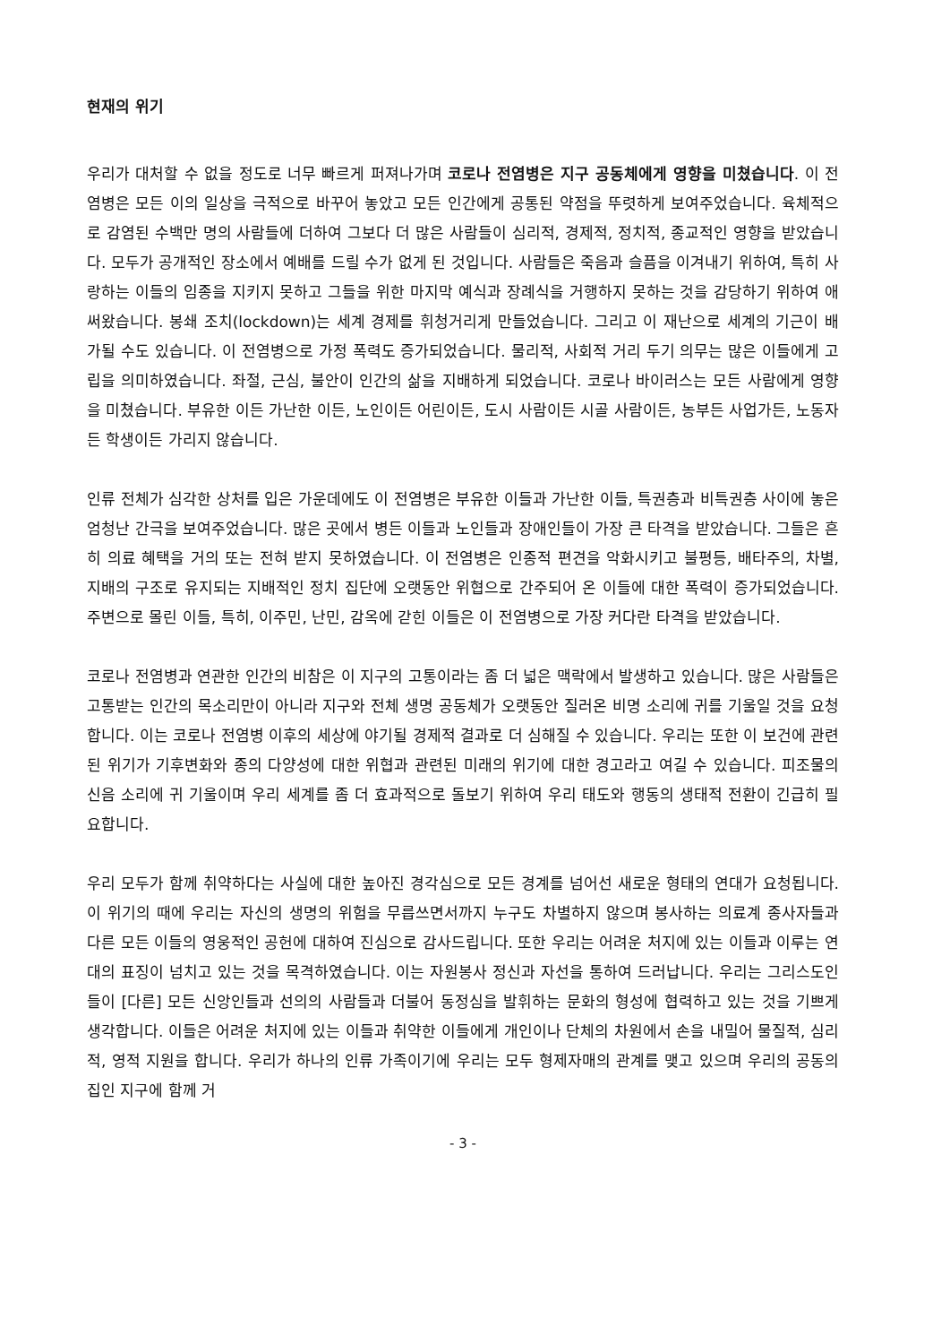현재의 위기
우리가 대처할 수 없을 정도로 너무 빠르게 퍼져나가며 코로나 전염병은 지구 공동체에게 영향을 미쳤습니다. 이 전염병은 모든 이의 일상을 극적으로 바꾸어 놓았고 모든 인간에게 공통된 약점을 뚜렷하게 보여주었습니다. 육체적으로 감염된 수백만 명의 사람들에 더하여 그보다 더 많은 사람들이 심리적, 경제적, 정치적, 종교적인 영향을 받았습니다. 모두가 공개적인 장소에서 예배를 드릴 수가 없게 된 것입니다. 사람들은 죽음과 슬픔을 이겨내기 위하여, 특히 사랑하는 이들의 임종을 지키지 못하고 그들을 위한 마지막 예식과 장례식을 거행하지 못하는 것을 감당하기 위하여 애써왔습니다. 봉쇄 조치(lockdown)는 세계 경제를 휘청거리게 만들었습니다. 그리고 이 재난으로 세계의 기근이 배가될 수도 있습니다. 이 전염병으로 가정 폭력도 증가되었습니다. 물리적, 사회적 거리 두기 의무는 많은 이들에게 고립을 의미하였습니다. 좌절, 근심, 불안이 인간의 삶을 지배하게 되었습니다. 코로나 바이러스는 모든 사람에게 영향을 미쳤습니다. 부유한 이든 가난한 이든, 노인이든 어린이든, 도시 사람이든 시골 사람이든, 농부든 사업가든, 노동자든 학생이든 가리지 않습니다.
인류 전체가 심각한 상처를 입은 가운데에도 이 전염병은 부유한 이들과 가난한 이들, 특권층과 비특권층 사이에 놓은 엄청난 간극을 보여주었습니다. 많은 곳에서 병든 이들과 노인들과 장애인들이 가장 큰 타격을 받았습니다. 그들은 흔히 의료 혜택을 거의 또는 전혀 받지 못하였습니다. 이 전염병은 인종적 편견을 악화시키고 불평등, 배타주의, 차별, 지배의 구조로 유지되는 지배적인 정치 집단에 오랫동안 위협으로 간주되어 온 이들에 대한 폭력이 증가되었습니다. 주변으로 몰린 이들, 특히, 이주민, 난민, 감옥에 갇힌 이들은 이 전염병으로 가장 커다란 타격을 받았습니다.
코로나 전염병과 연관한 인간의 비참은 이 지구의 고통이라는 좀 더 넓은 맥락에서 발생하고 있습니다. 많은 사람들은 고통받는 인간의 목소리만이 아니라 지구와 전체 생명 공동체가 오랫동안 질러온 비명 소리에 귀를 기울일 것을 요청합니다. 이는 코로나 전염병 이후의 세상에 야기될 경제적 결과로 더 심해질 수 있습니다. 우리는 또한 이 보건에 관련된 위기가 기후변화와 종의 다양성에 대한 위협과 관련된 미래의 위기에 대한 경고라고 여길 수 있습니다. 피조물의 신음 소리에 귀 기울이며 우리 세계를 좀 더 효과적으로 돌보기 위하여 우리 태도와 행동의 생태적 전환이 긴급히 필요합니다.
우리 모두가 함께 취약하다는 사실에 대한 높아진 경각심으로 모든 경계를 넘어선 새로운 형태의 연대가 요청됩니다. 이 위기의 때에 우리는 자신의 생명의 위험을 무릅쓰면서까지 누구도 차별하지 않으며 봉사하는 의료계 종사자들과 다른 모든 이들의 영웅적인 공헌에 대하여 진심으로 감사드립니다. 또한 우리는 어려운 처지에 있는 이들과 이루는 연대의 표징이 넘치고 있는 것을 목격하였습니다. 이는 자원봉사 정신과 자선을 통하여 드러납니다. 우리는 그리스도인들이 [다른] 모든 신앙인들과 선의의 사람들과 더불어 동정심을 발휘하는 문화의 형성에 협력하고 있는 것을 기쁘게 생각합니다. 이들은 어려운 처지에 있는 이들과 취약한 이들에게 개인이나 단체의 차원에서 손을 내밀어 물질적, 심리적, 영적 지원을 합니다. 우리가 하나의 인류 가족이기에 우리는 모두 형제자매의 관계를 맺고 있으며 우리의 공동의 집인 지구에 함께 거
- 3 -